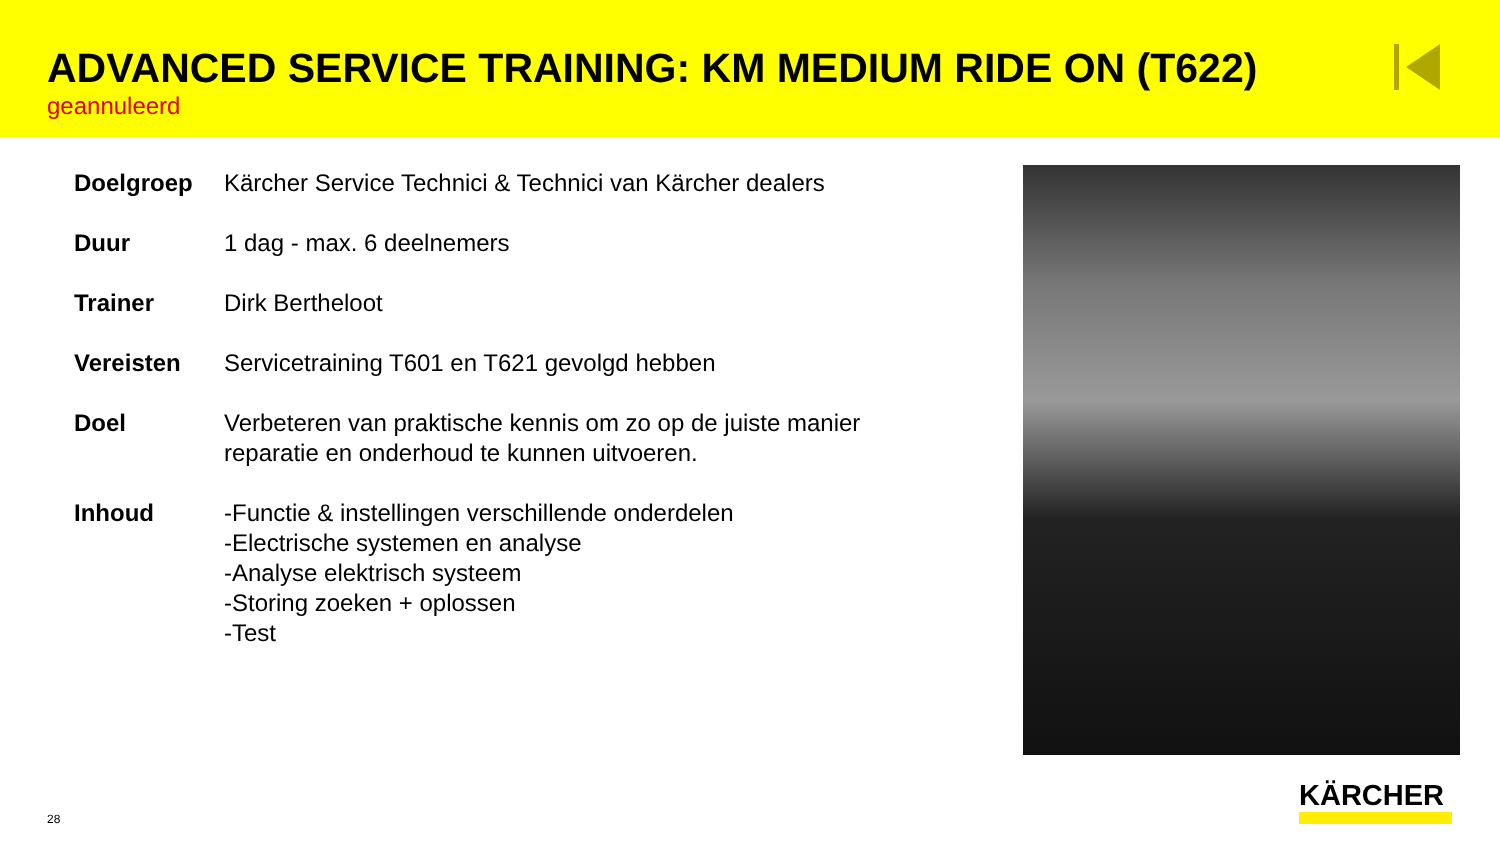ADVANCED SERVICE TRAINING: KM MEDIUM RIDE ON (T622)
geannuleerd
| Doelgroep | Kärcher Service Technici & Technici van Kärcher dealers |
| Duur | 1 dag - max. 6 deelnemers |
| Trainer | Dirk Bertheloot |
| Vereisten | Servicetraining T601 en T621 gevolgd hebben |
| Doel | Verbeteren van praktische kennis om zo op de juiste manier reparatie en onderhoud te kunnen uitvoeren. |
| Inhoud | -Functie & instellingen verschillende onderdelen -Electrische systemen en analyse -Analyse elektrisch systeem -Storing zoeken + oplossen -Test |
KÄRCHER
28